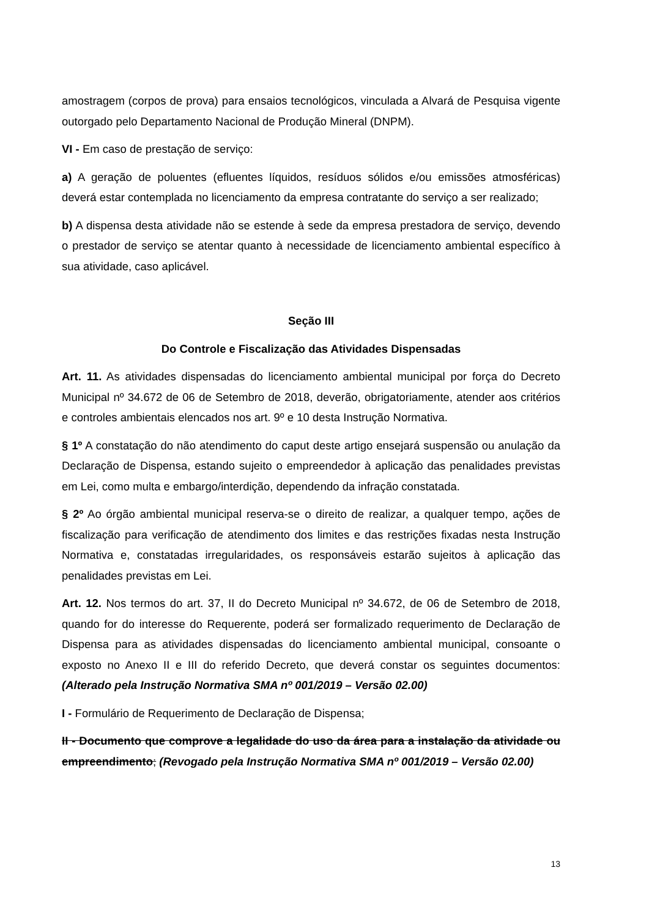amostragem (corpos de prova) para ensaios tecnológicos, vinculada a Alvará de Pesquisa vigente outorgado pelo Departamento Nacional de Produção Mineral (DNPM).
VI - Em caso de prestação de serviço:
a) A geração de poluentes (efluentes líquidos, resíduos sólidos e/ou emissões atmosféricas) deverá estar contemplada no licenciamento da empresa contratante do serviço a ser realizado;
b) A dispensa desta atividade não se estende à sede da empresa prestadora de serviço, devendo o prestador de serviço se atentar quanto à necessidade de licenciamento ambiental específico à sua atividade, caso aplicável.
Seção III
Do Controle e Fiscalização das Atividades Dispensadas
Art. 11. As atividades dispensadas do licenciamento ambiental municipal por força do Decreto Municipal nº 34.672 de 06 de Setembro de 2018, deverão, obrigatoriamente, atender aos critérios e controles ambientais elencados nos art. 9º e 10 desta Instrução Normativa.
§ 1º A constatação do não atendimento do caput deste artigo ensejará suspensão ou anulação da Declaração de Dispensa, estando sujeito o empreendedor à aplicação das penalidades previstas em Lei, como multa e embargo/interdição, dependendo da infração constatada.
§ 2º Ao órgão ambiental municipal reserva-se o direito de realizar, a qualquer tempo, ações de fiscalização para verificação de atendimento dos limites e das restrições fixadas nesta Instrução Normativa e, constatadas irregularidades, os responsáveis estarão sujeitos à aplicação das penalidades previstas em Lei.
Art. 12. Nos termos do art. 37, II do Decreto Municipal nº 34.672, de 06 de Setembro de 2018, quando for do interesse do Requerente, poderá ser formalizado requerimento de Declaração de Dispensa para as atividades dispensadas do licenciamento ambiental municipal, consoante o exposto no Anexo II e III do referido Decreto, que deverá constar os seguintes documentos: (Alterado pela Instrução Normativa SMA nº 001/2019 – Versão 02.00)
I - Formulário de Requerimento de Declaração de Dispensa;
II - Documento que comprove a legalidade do uso da área para a instalação da atividade ou empreendimento; (Revogado pela Instrução Normativa SMA nº 001/2019 – Versão 02.00)
13